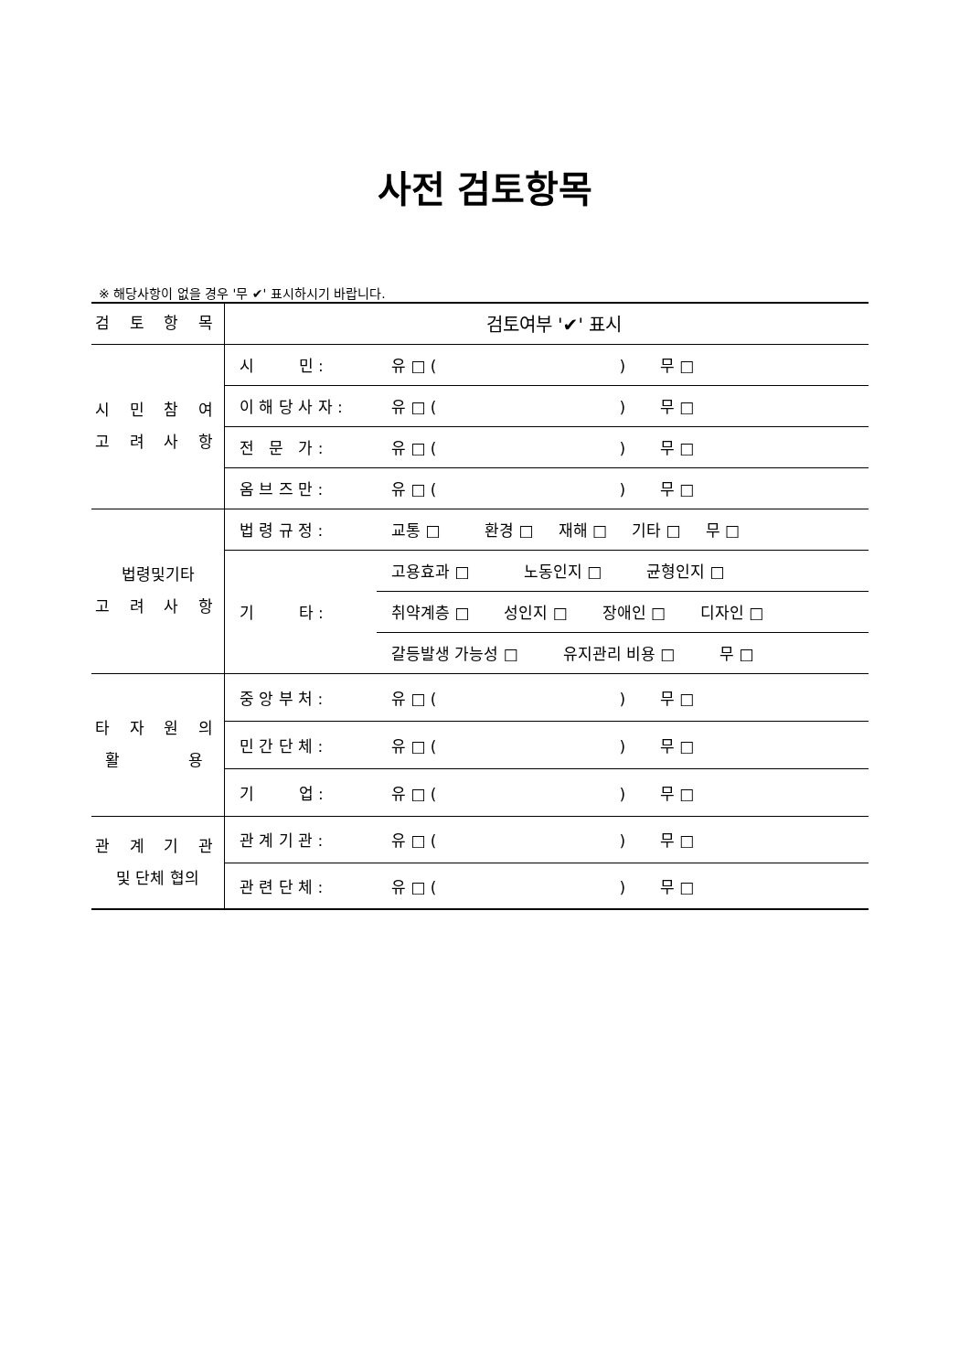사전 검토항목
※ 해당사항이 없을 경우 '무 ✔' 표시하시기 바랍니다.
| 검 토 항 목 | 검토여부 '✔' 표시 | |
| --- | --- | --- |
| 시 민 참 여 고 려 사 항 | 시 민 : | 유 □ ( ) 무 □ |
| | 이 해 당 사 자 : | 유 □ ( ) 무 □ |
| | 전 문 가 : | 유 □ ( ) 무 □ |
| | 옴 브 즈 만 : | 유 □ ( ) 무 □ |
| 법령및기타 고 려 사 항 | 법 령 규 정 : | 교통 □ 환경 □ 재해 □ 기타 □ 무 □ |
| | 기 타 : | 고용효과 □ 노동인지 □ 균형인지 □ |
| | | 취약계층 □ 성인지 □ 장애인 □ 디자인 □ |
| | | 갈등발생 가능성 □ 유지관리 비용 □ 무 □ |
| 타 자 원 의 활 용 | 중 앙 부 처 : | 유 □ ( ) 무 □ |
| | 민 간 단 체 : | 유 □ ( ) 무 □ |
| | 기 업 : | 유 □ ( ) 무 □ |
| 관 계 기 관 및 단체 협의 | 관 계 기 관 : | 유 □ ( ) 무 □ |
| | 관 련 단 체 : | 유 □ ( ) 무 □ |